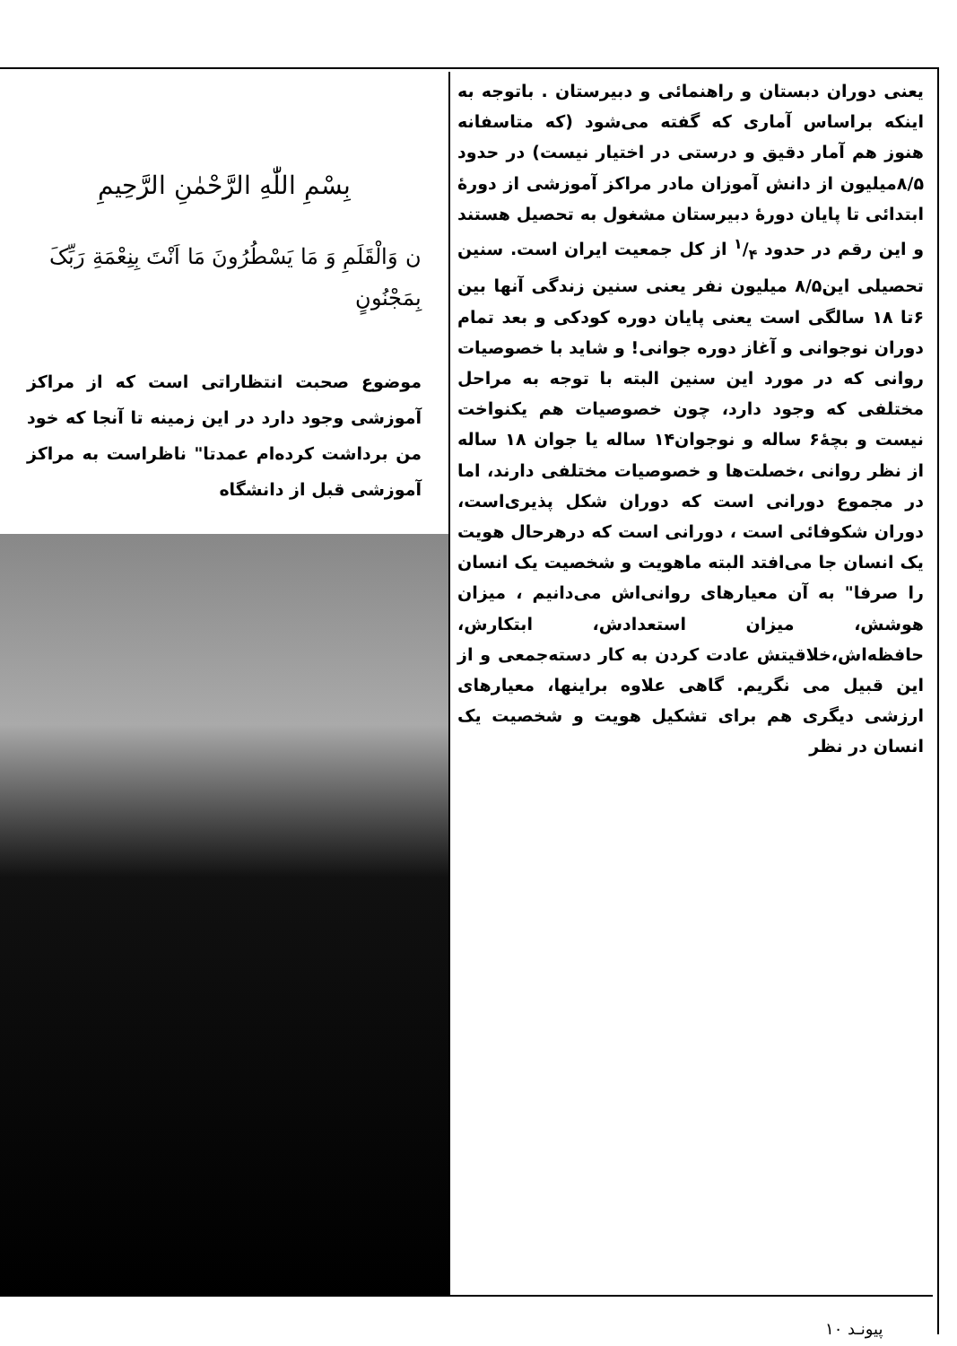بِسْمِ اللّٰهِ الرَّحْمٰنِ الرَّحِیمِ
ن وَالْقَلَمِ وَ مَا یَسْطُرُونَ مَا اَنْتَ بِنِعْمَةِ رَبِّکَ بِمَجْنُونٍ
موضوع صحبت انتظاراتی است که از مراکز آموزشی وجود دارد در این زمینه تا آنجا که خود من برداشت کرده‌ام عمدتا" ناظراست به مراکز آموزشی قبل از دانشگاه
یعنی دوران دبستان و راهنمائی و دبیرستان . باتوجه به اینکه براساس آماری که گفته می‌شود (که متاسفانه هنوز هم آمار دقیق و درستی در اختیار نیست) در حدود ۸/۵میلیون از دانش آموزان مادر مراکز آموزشی از دورهٔ ابتدائی تا پایان دورهٔ دبیرستان مشغول به تحصیل هستند و این رقم در حدود ۱/۴ از کل جمعیت ایران است. سنین تحصیلی این۸/۵ میلیون نفر یعنی سنین زندگی آنها بین ۶تا ۱۸ سالگی است یعنی پایان دوره کودکی و بعد تمام دوران نوجوانی و آغاز دوره جوانی! و شاید با خصوصیات روانی که در مورد این سنین البته با توجه به مراحل مختلفی که وجود دارد، چون خصوصیات هم یکنواخت نیست و بچهٔ۶ ساله و نوجوان۱۴ ساله یا جوان ۱۸ ساله از نظر روانی ،خصلت‌ها و خصوصیات مختلفی دارند، اما در مجموع دورانی است که دوران شکل پذیری‌است، دوران شکوفائی است ، دورانی است که درهرحال هویت یک انسان جا می‌افتد البته ماهویت و شخصیت یک انسان را صرفا" به آن معیارهای روانی‌اش می‌دانیم ، میزان هوشش، میزان استعدادش، ابتکارش، حافظه‌اش،خلاقیتش عادت کردن به کار دسته‌جمعی و از این قبیل می نگریم. گاهی علاوه براینها، معیارهای ارزشی دیگری هم برای تشکیل هویت و شخصیت یک انسان در نظر
پیونـد ۱۰